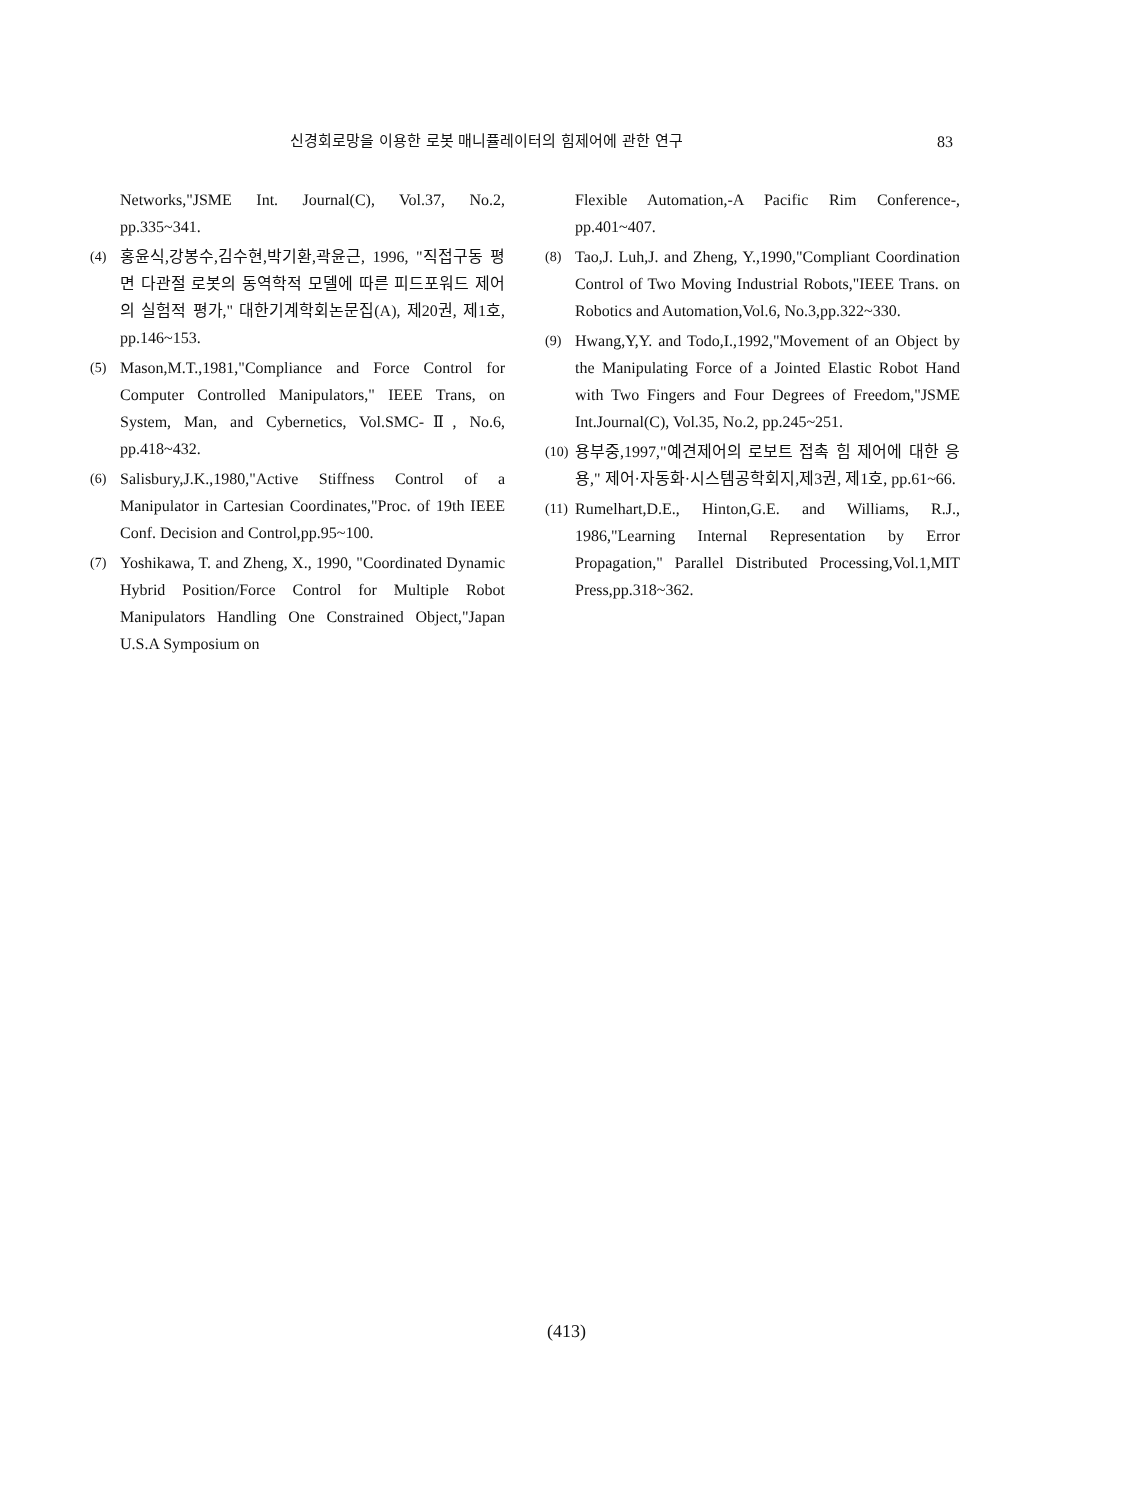신경회로망을 이용한 로봇 매니퓰레이터의 힘제어에 관한 연구 83
Networks,"JSME Int. Journal(C), Vol.37, No.2, pp.335~341.
(4) 홍윤식,강봉수,김수현,박기환,곽윤근, 1996, "직접구동 평면 다관절 로봇의 동역학적 모델에 따른 피드포워드 제어의 실험적 평가," 대한기계학회논문집(A), 제20권, 제1호, pp.146~153.
(5) Mason,M.T.,1981,"Compliance and Force Control for Computer Controlled Manipulators," IEEE Trans, on System, Man, and Cybernetics, Vol.SMC-Ⅱ, No.6, pp.418~432.
(6) Salisbury,J.K.,1980,"Active Stiffness Control of a Manipulator in Cartesian Coordinates,"Proc. of 19th IEEE Conf. Decision and Control,pp.95~100.
(7) Yoshikawa, T. and Zheng, X., 1990, "Coordinated Dynamic Hybrid Position/Force Control for Multiple Robot Manipulators Handling One Constrained Object,"Japan U.S.A Symposium on
Flexible Automation,-A Pacific Rim Conference-, pp.401~407.
(8) Tao,J. Luh,J. and Zheng, Y.,1990,"Compliant Coordination Control of Two Moving Industrial Robots,"IEEE Trans. on Robotics and Automation,Vol.6, No.3,pp.322~330.
(9) Hwang,Y,Y. and Todo,I.,1992,"Movement of an Object by the Manipulating Force of a Jointed Elastic Robot Hand with Two Fingers and Four Degrees of Freedom,"JSME Int.Journal(C), Vol.35, No.2, pp.245~251.
(10) 용부중,1997,"예견제어의 로보트 접촉 힘 제어에 대한 응용," 제어·자동화·시스템공학회지,제3권, 제1호, pp.61~66.
(11) Rumelhart,D.E., Hinton,G.E. and Williams, R.J., 1986,"Learning Internal Representation by Error Propagation," Parallel Distributed Processing,Vol.1,MIT Press,pp.318~362.
(413)